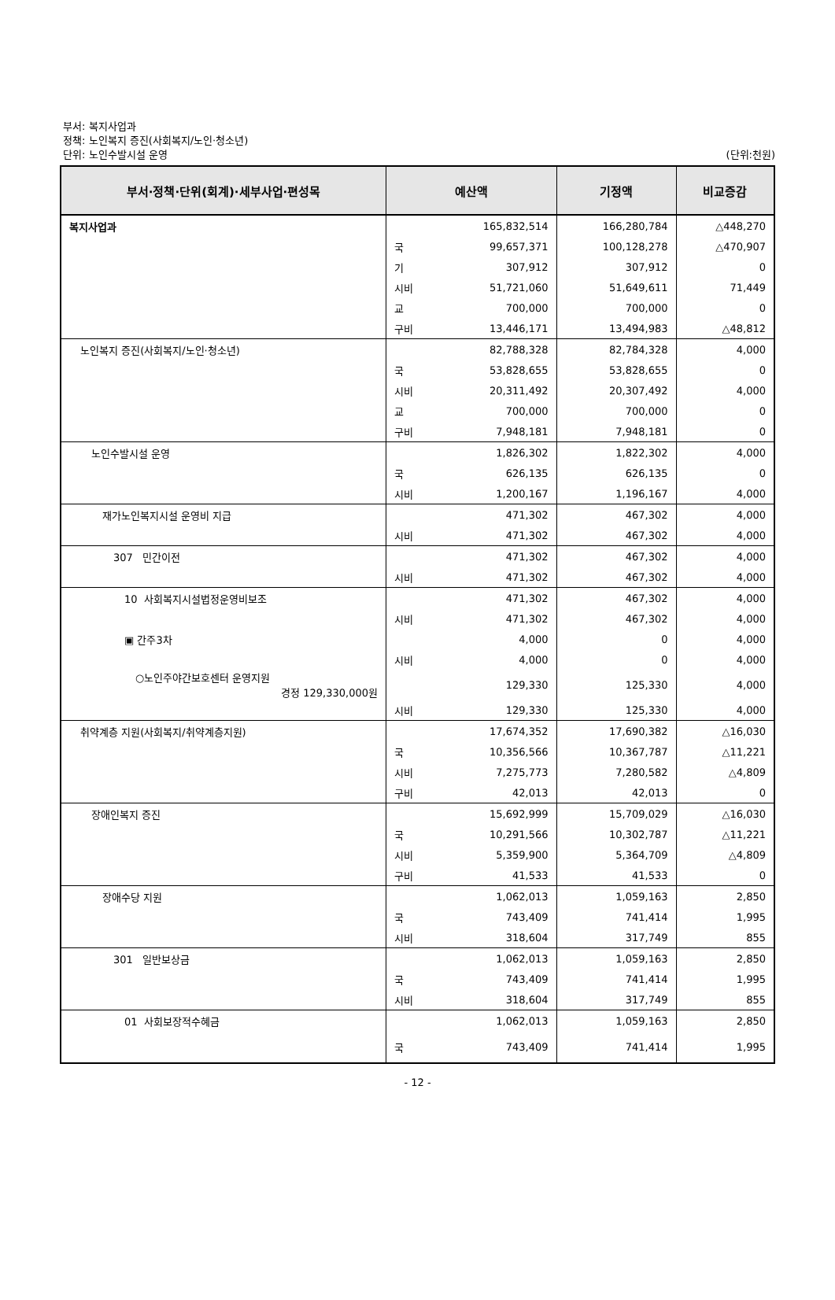부서: 복지사업과
정책: 노인복지 증진(사회복지/노인·청소년)
단위: 노인수발시설 운영
(단위:천원)
| 부서·정책·단위(회계)·세부사업·편성목 | 예산액 | | 기정액 | 비교증감 |
| --- | --- | --- | --- | --- |
| 복지사업과 | | 165,832,514 | 166,280,784 | △448,270 |
| | 국 | 99,657,371 | 100,128,278 | △470,907 |
| | 기 | 307,912 | 307,912 | 0 |
| | 시비 | 51,721,060 | 51,649,611 | 71,449 |
| | 교 | 700,000 | 700,000 | 0 |
| | 구비 | 13,446,171 | 13,494,983 | △48,812 |
| 노인복지 증진(사회복지/노인·청소년) | | 82,788,328 | 82,784,328 | 4,000 |
| | 국 | 53,828,655 | 53,828,655 | 0 |
| | 시비 | 20,311,492 | 20,307,492 | 4,000 |
| | 교 | 700,000 | 700,000 | 0 |
| | 구비 | 7,948,181 | 7,948,181 | 0 |
| 노인수발시설 운영 | | 1,826,302 | 1,822,302 | 4,000 |
| | 국 | 626,135 | 626,135 | 0 |
| | 시비 | 1,200,167 | 1,196,167 | 4,000 |
| 재가노인복지시설 운영비 지급 | | 471,302 | 467,302 | 4,000 |
| | 시비 | 471,302 | 467,302 | 4,000 |
| 307 민간이전 | | 471,302 | 467,302 | 4,000 |
| | 시비 | 471,302 | 467,302 | 4,000 |
| 10 사회복지시설법정운영비보조 | | 471,302 | 467,302 | 4,000 |
| | 시비 | 471,302 | 467,302 | 4,000 |
| ▣ 간주3차 | | 4,000 | 0 | 4,000 |
| | 시비 | 4,000 | 0 | 4,000 |
| ○노인주야간보호센터 운영지원 경정 129,330,000원 | | 129,330 | 125,330 | 4,000 |
| | 시비 | 129,330 | 125,330 | 4,000 |
| 취약계층 지원(사회복지/취약계층지원) | | 17,674,352 | 17,690,382 | △16,030 |
| | 국 | 10,356,566 | 10,367,787 | △11,221 |
| | 시비 | 7,275,773 | 7,280,582 | △4,809 |
| | 구비 | 42,013 | 42,013 | 0 |
| 장애인복지 증진 | | 15,692,999 | 15,709,029 | △16,030 |
| | 국 | 10,291,566 | 10,302,787 | △11,221 |
| | 시비 | 5,359,900 | 5,364,709 | △4,809 |
| | 구비 | 41,533 | 41,533 | 0 |
| 장애수당 지원 | | 1,062,013 | 1,059,163 | 2,850 |
| | 국 | 743,409 | 741,414 | 1,995 |
| | 시비 | 318,604 | 317,749 | 855 |
| 301 일반보상금 | | 1,062,013 | 1,059,163 | 2,850 |
| | 국 | 743,409 | 741,414 | 1,995 |
| | 시비 | 318,604 | 317,749 | 855 |
| 01 사회보장적수혜금 | | 1,062,013 | 1,059,163 | 2,850 |
| | 국 | 743,409 | 741,414 | 1,995 |
- 12 -